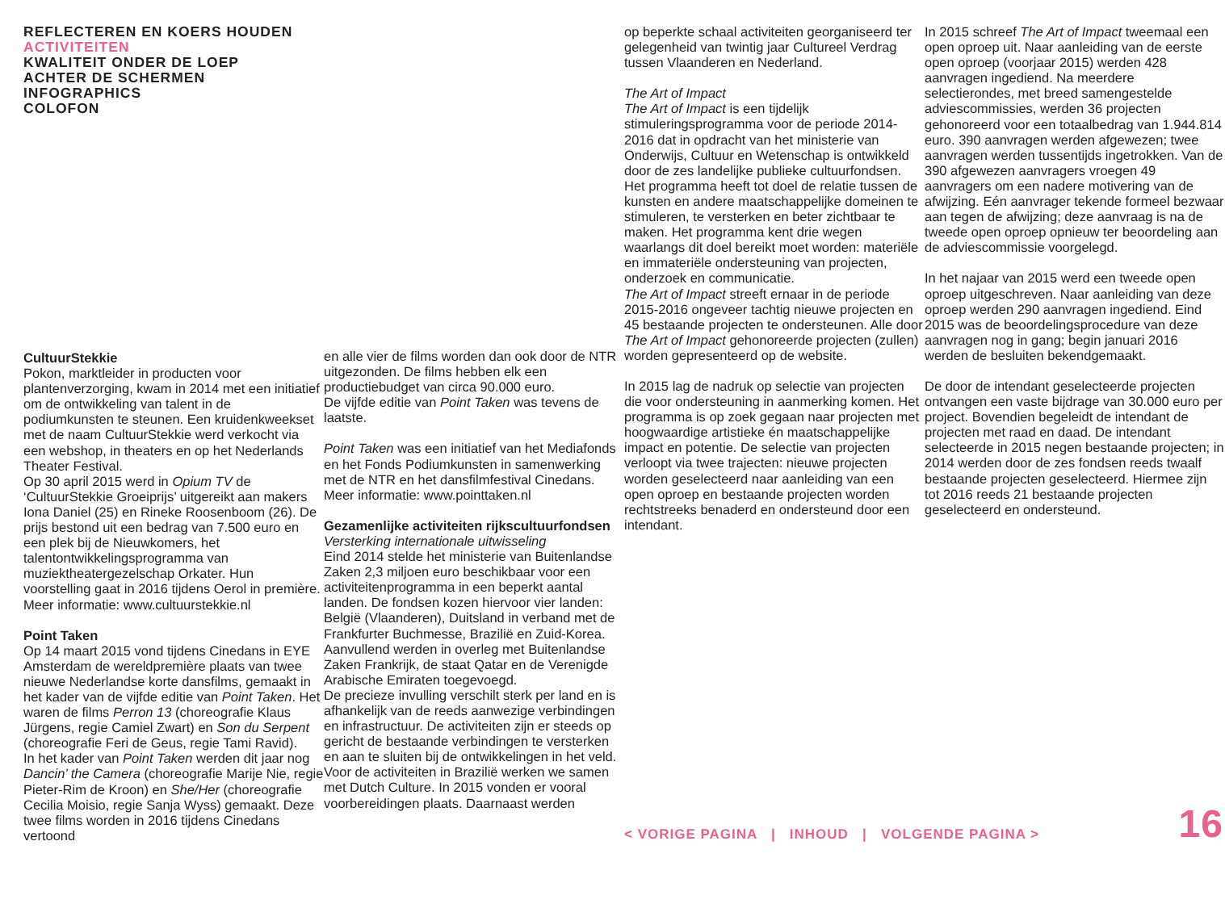REFLECTEREN EN KOERS HOUDEN
ACTIVITEITEN
KWALITEIT ONDER DE LOEP
ACHTER DE SCHERMEN
INFOGRAPHICS
COLOFON
CultuurStekkie
Pokon, marktleider in producten voor plantenverzorging, kwam in 2014 met een initiatief om de ontwikkeling van talent in de podiumkunsten te steunen. Een kruidenkweekset met de naam CultuurStekkie werd verkocht via een webshop, in theaters en op het Nederlands Theater Festival.
Op 30 april 2015 werd in Opium TV de ‘CultuurStekkie Groeiprijs’ uitgereikt aan makers Iona Daniel (25) en Rineke Roosenboom (26). De prijs bestond uit een bedrag van 7.500 euro en een plek bij de Nieuwkomers, het talentontwikkelingsprogramma van muziektheatergezelschap Orkater. Hun voorstelling gaat in 2016 tijdens Oerol in première.
Meer informatie: www.cultuurstekkie.nl
Point Taken
Op 14 maart 2015 vond tijdens Cinedans in EYE Amsterdam de wereldpremière plaats van twee nieuwe Nederlandse korte dansfilms, gemaakt in het kader van de vijfde editie van Point Taken. Het waren de films Perron 13 (choreografie Klaus Jürgens, regie Camiel Zwart) en Son du Serpent (choreografie Feri de Geus, regie Tami Ravid).
In het kader van Point Taken werden dit jaar nog Dancin’ the Camera (choreografie Marije Nie, regie Pieter-Rim de Kroon) en She/Her (choreografie Cecilia Moisio, regie Sanja Wyss) gemaakt. Deze twee films worden in 2016 tijdens Cinedans vertoond
en alle vier de films worden dan ook door de NTR uitgezonden. De films hebben elk een productiebudget van circa 90.000 euro.
De vijfde editie van Point Taken was tevens de laatste.
Point Taken was een initiatief van het Mediafonds en het Fonds Podiumkunsten in samenwerking met de NTR en het dansfilmfestival Cinedans.
Meer informatie: www.pointtaken.nl
Gezamenlijke activiteiten rijkscultuurfondsen
Versterking internationale uitwisseling
Eind 2014 stelde het ministerie van Buitenlandse Zaken 2,3 miljoen euro beschikbaar voor een activiteitenprogramma in een beperkt aantal landen. De fondsen kozen hiervoor vier landen: België (Vlaanderen), Duitsland in verband met de Frankfurter Buchmesse, Brazilië en Zuid-Korea. Aanvullend werden in overleg met Buitenlandse Zaken Frankrijk, de staat Qatar en de Verenigde Arabische Emiraten toegevoegd.
De precieze invulling verschilt sterk per land en is afhankelijk van de reeds aanwezige verbindingen en infrastructuur. De activiteiten zijn er steeds op gericht de bestaande verbindingen te versterken en aan te sluiten bij de ontwikkelingen in het veld. Voor de activiteiten in Brazilië werken we samen met Dutch Culture. In 2015 vonden er vooral voorbereidingen plaats. Daarnaast werden
op beperkte schaal activiteiten georganiseerd ter gelegenheid van twintig jaar Cultureel Verdrag tussen Vlaanderen en Nederland.
The Art of Impact
The Art of Impact is een tijdelijk stimuleringsprogramma voor de periode 2014-2016 dat in opdracht van het ministerie van Onderwijs, Cultuur en Wetenschap is ontwikkeld door de zes landelijke publieke cultuurfondsen. Het programma heeft tot doel de relatie tussen de kunsten en andere maatschappelijke domeinen te stimuleren, te versterken en beter zichtbaar te maken. Het programma kent drie wegen waarlangs dit doel bereikt moet worden: materiële en immateriële ondersteuning van projecten, onderzoek en communicatie.
The Art of Impact streeft ernaar in de periode 2015-2016 ongeveer tachtig nieuwe projecten en 45 bestaande projecten te ondersteunen. Alle door The Art of Impact gehonoreerde projecten (zullen) worden gepresenteerd op de website.
In 2015 lag de nadruk op selectie van projecten die voor ondersteuning in aanmerking komen. Het programma is op zoek gegaan naar projecten met hoogwaardige artistieke én maatschappelijke impact en potentie. De selectie van projecten verloopt via twee trajecten: nieuwe projecten worden geselecteerd naar aanleiding van een open oproep en bestaande projecten worden rechtstreeks benaderd en ondersteund door een intendant.
In 2015 schreef The Art of Impact tweemaal een open oproep uit. Naar aanleiding van de eerste open oproep (voorjaar 2015) werden 428 aanvragen ingediend. Na meerdere selectierondes, met breed samengestelde adviescommissies, werden 36 projecten gehonoreerd voor een totaalbedrag van 1.944.814 euro. 390 aanvragen werden afgewezen; twee aanvragen werden tussentijds ingetrokken. Van de 390 afgewezen aanvragers vroegen 49 aanvragers om een nadere motivering van de afwijzing. Eén aanvrager tekende formeel bezwaar aan tegen de afwijzing; deze aanvraag is na de tweede open oproep opnieuw ter beoordeling aan de adviescommissie voorgelegd.
In het najaar van 2015 werd een tweede open oproep uitgeschreven. Naar aanleiding van deze oproep werden 290 aanvragen ingediend. Eind 2015 was de beoordelingsprocedure van deze aanvragen nog in gang; begin januari 2016 werden de besluiten bekendgemaakt.
De door de intendant geselecteerde projecten ontvangen een vaste bijdrage van 30.000 euro per project. Bovendien begeleidt de intendant de projecten met raad en daad. De intendant selecteerde in 2015 negen bestaande projecten; in 2014 werden door de zes fondsen reeds twaalf bestaande projecten geselecteerd. Hiermee zijn tot 2016 reeds 21 bestaande projecten geselecteerd en ondersteund.
< VORIGE PAGINA | INHOUD | VOLGENDE PAGINA > 16